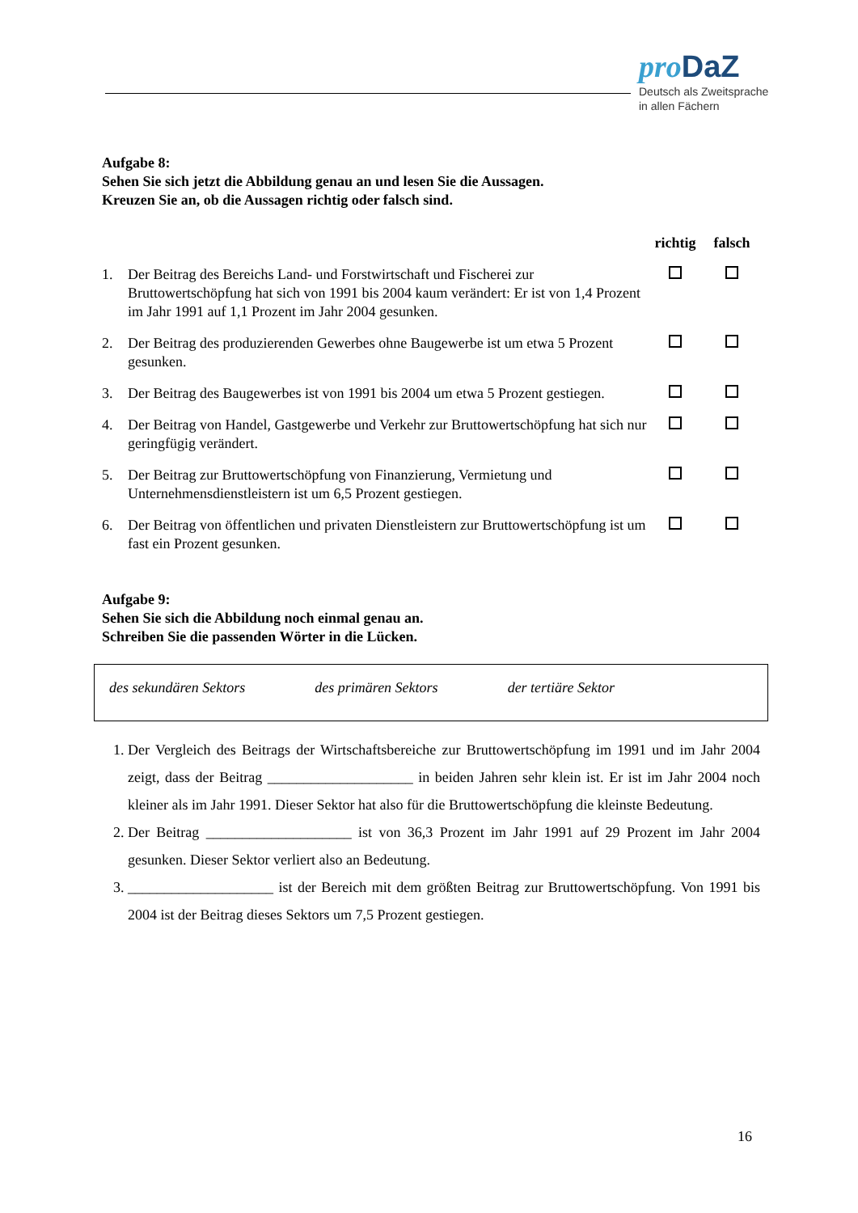pro DaZ
Deutsch als Zweitsprache
in allen Fächern
Aufgabe 8:
Sehen Sie sich jetzt die Abbildung genau an und lesen Sie die Aussagen.
Kreuzen Sie an, ob die Aussagen richtig oder falsch sind.
| | | richtig | falsch |
| --- | --- | --- | --- |
| 1. | Der Beitrag des Bereichs Land- und Forstwirtschaft und Fischerei zur Bruttowertschöpfung hat sich von 1991 bis 2004 kaum verändert: Er ist von 1,4 Prozent im Jahr 1991 auf 1,1 Prozent im Jahr 2004 gesunken. | | |
| 2. | Der Beitrag des produzierenden Gewerbes ohne Baugewerbe ist um etwa 5 Prozent gesunken. | | |
| 3. | Der Beitrag des Baugewerbes ist von 1991 bis 2004 um etwa 5 Prozent gestiegen. | | |
| 4. | Der Beitrag von Handel, Gastgewerbe und Verkehr zur Bruttowertschöpfung hat sich nur geringfügig verändert. | | |
| 5. | Der Beitrag zur Bruttowertschöpfung von Finanzierung, Vermietung und Unternehmensdienstleistern ist um 6,5 Prozent gestiegen. | | |
| 6. | Der Beitrag von öffentlichen und privaten Dienstleistern zur Bruttowertschöpfung ist um fast ein Prozent gesunken. | | |
Aufgabe 9:
Sehen Sie sich die Abbildung noch einmal genau an.
Schreiben Sie die passenden Wörter in die Lücken.
des sekundären Sektors des primären Sektors der tertiäre Sektor
1. Der Vergleich des Beitrags der Wirtschaftsbereiche zur Bruttowertschöpfung im 1991 und im Jahr 2004 zeigt, dass der Beitrag ____________________ in beiden Jahren sehr klein ist. Er ist im Jahr 2004 noch kleiner als im Jahr 1991. Dieser Sektor hat also für die Bruttowertschöpfung die kleinste Bedeutung.
2. Der Beitrag ____________________ ist von 36,3 Prozent im Jahr 1991 auf 29 Prozent im Jahr 2004 gesunken. Dieser Sektor verliert also an Bedeutung.
3. ____________________ ist der Bereich mit dem größten Beitrag zur Bruttowertschöpfung. Von 1991 bis 2004 ist der Beitrag dieses Sektors um 7,5 Prozent gestiegen.
16